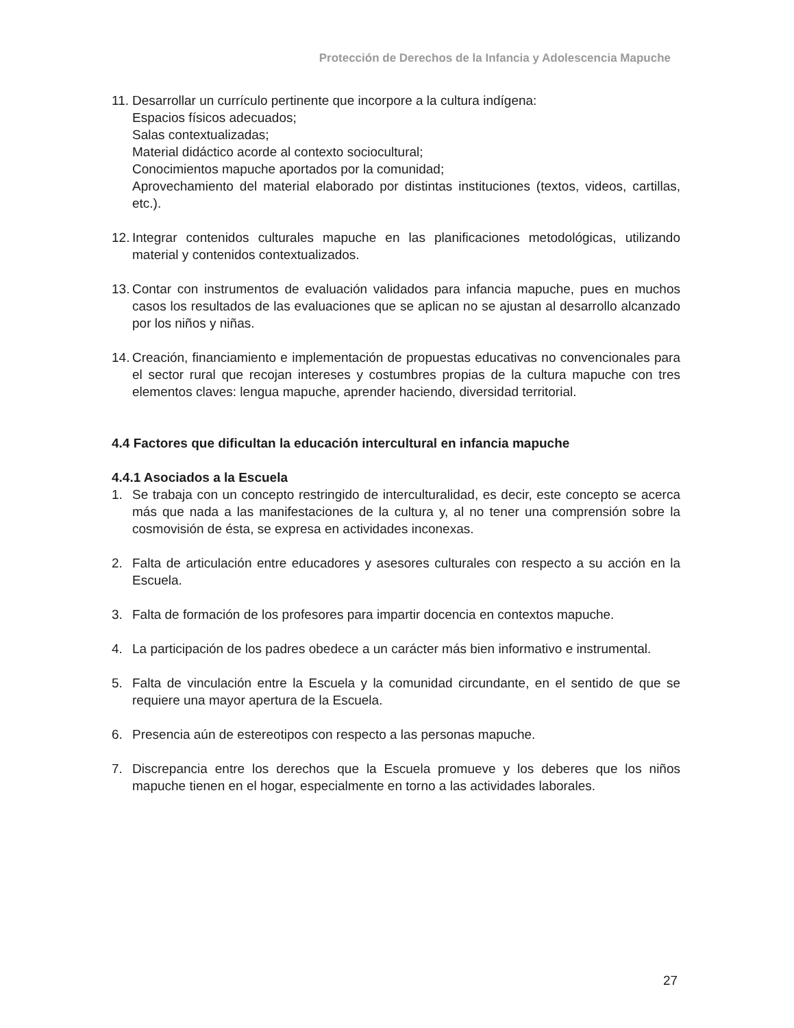Protección de Derechos de la Infancia y Adolescencia Mapuche
11. Desarrollar un currículo pertinente que incorpore a la cultura indígena:
Espacios físicos adecuados;
Salas contextualizadas;
Material didáctico acorde al contexto sociocultural;
Conocimientos mapuche aportados por la comunidad;
Aprovechamiento del material elaborado por distintas instituciones (textos, videos, cartillas, etc.).
12. Integrar contenidos culturales mapuche en las planificaciones metodológicas, utilizando material y contenidos contextualizados.
13. Contar con instrumentos de evaluación validados para infancia mapuche, pues en muchos casos los resultados de las evaluaciones que se aplican no se ajustan al desarrollo alcanzado por los niños y niñas.
14. Creación, financiamiento e implementación de propuestas educativas no convencionales para el sector rural que recojan intereses y costumbres propias de la cultura mapuche con tres elementos claves: lengua mapuche, aprender haciendo, diversidad territorial.
4.4 Factores que dificultan la educación intercultural en infancia mapuche
4.4.1 Asociados a la Escuela
1. Se trabaja con un concepto restringido de interculturalidad, es decir, este concepto se acerca más que nada a las manifestaciones de la cultura y, al no tener una comprensión sobre la cosmovisión de ésta, se expresa en actividades inconexas.
2. Falta de articulación entre educadores y asesores culturales con respecto a su acción en la Escuela.
3. Falta de formación de los profesores para impartir docencia en contextos mapuche.
4. La participación de los padres obedece a un carácter más bien informativo e instrumental.
5. Falta de vinculación entre la Escuela y la comunidad circundante, en el sentido de que se requiere una mayor apertura de la Escuela.
6. Presencia aún de estereotipos con respecto a las personas mapuche.
7. Discrepancia entre los derechos que la Escuela promueve y los deberes que los niños mapuche tienen en el hogar, especialmente en torno a las actividades laborales.
27